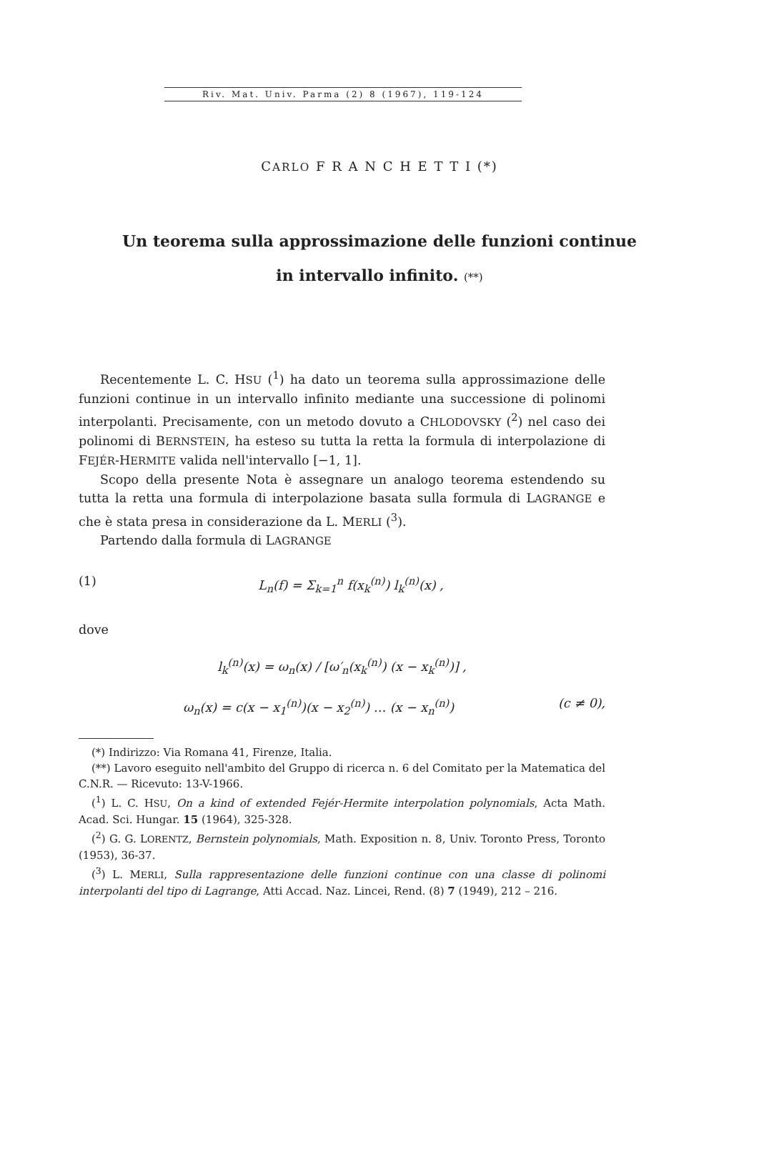Riv. Mat. Univ. Parma (2) 8 (1967), 119-124
CARLO F R A N C H E T T I (*)
Un teorema sulla approssimazione delle funzioni continue
in intervallo infinito. (**)
Recentemente L. C. HSU (<sup>1</sup>) ha dato un teorema sulla approssimazione delle funzioni continue in un intervallo infinito mediante una successione di polinomi interpolanti. Precisamente, con un metodo dovuto a CHLODOVSKY (<sup>2</sup>) nel caso dei polinomi di BERNSTEIN, ha esteso su tutta la retta la formula di interpolazione di FEJÉR-HERMITE valida nell'intervallo [−1, 1].
Scopo della presente Nota è assegnare un analogo teorema estendendo su tutta la retta una formula di interpolazione basata sulla formula di LAGRANGE e che è stata presa in considerazione da L. MERLI (<sup>3</sup>).
Partendo dalla formula di LAGRANGE
(1) L<sub>n</sub>(f) = Σ<sub>k=1</sub><sup>n</sup> f(x<sub>k</sub><sup>(n)</sup>) l<sub>k</sub><sup>(n)</sup>(x) ,
dove
l<sub>k</sub><sup>(n)</sup>(x) = ω<sub>n</sub>(x) / [ω′<sub>n</sub>(x<sub>k</sub><sup>(n)</sup>) (x − x<sub>k</sub><sup>(n)</sup>)] ,
ω<sub>n</sub>(x) = c(x − x<sub>1</sub><sup>(n)</sup>)(x − x<sub>2</sub><sup>(n)</sup>) … (x − x<sub>n</sub><sup>(n)</sup>) (c ≠ 0),
(*) Indirizzo: Via Romana 41, Firenze, Italia.
(**) Lavoro eseguito nell'ambito del Gruppo di ricerca n. 6 del Comitato per la Matematica del C.N.R. — Ricevuto: 13-V-1966.
(<sup>1</sup>) L. C. HSU, On a kind of extended Fejér-Hermite interpolation polynomials, Acta Math. Acad. Sci. Hungar. 15 (1964), 325-328.
(<sup>2</sup>) G. G. LORENTZ, Bernstein polynomials, Math. Exposition n. 8, Univ. Toronto Press, Toronto (1953), 36-37.
(<sup>3</sup>) L. MERLI, Sulla rappresentazione delle funzioni continue con una classe di polinomi interpolanti del tipo di Lagrange, Atti Accad. Naz. Lincei, Rend. (8) 7 (1949), 212 – 216.